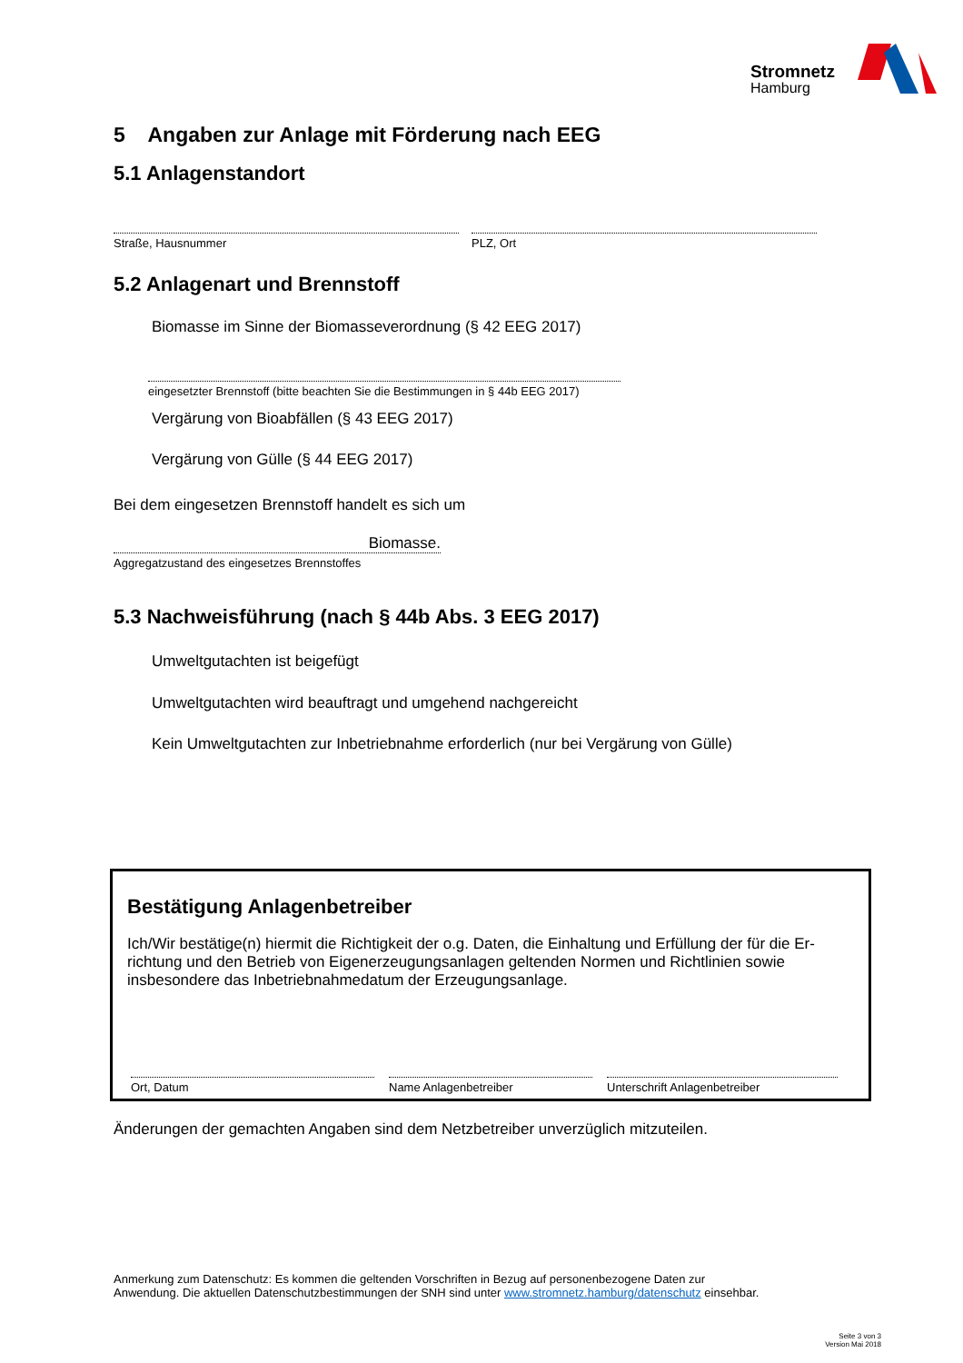Stromnetz
Hamburg
5 Angaben zur Anlage mit Förderung nach EEG
5.1 Anlagenstandort
Straße, Hausnummer PLZ, Ort
5.2 Anlagenart und Brennstoff
Biomasse im Sinne der Biomasseverordnung (§ 42 EEG 2017)
eingesetzter Brennstoff (bitte beachten Sie die Bestimmungen in § 44b EEG 2017)
Vergärung von Bioabfällen (§ 43 EEG 2017)
Vergärung von Gülle (§ 44 EEG 2017)
Bei dem eingesetzen Brennstoff handelt es sich um
Biomasse.
Aggregatzustand des eingesetzes Brennstoffes
5.3 Nachweisführung (nach § 44b Abs. 3 EEG 2017)
Umweltgutachten ist beigefügt
Umweltgutachten wird beauftragt und umgehend nachgereicht
Kein Umweltgutachten zur Inbetriebnahme erforderlich (nur bei Vergärung von Gülle)
Bestätigung Anlagenbetreiber
Ich/Wir bestätige(n) hiermit die Richtigkeit der o.g. Daten, die Einhaltung und Erfüllung der für die Er-richtung und den Betrieb von Eigenerzeugungsanlagen geltenden Normen und Richtlinien sowie insbesondere das Inbetriebnahmedatum der Erzeugungsanlage.
Ort, Datum Name Anlagenbetreiber Unterschrift Anlagenbetreiber
Änderungen der gemachten Angaben sind dem Netzbetreiber unverzüglich mitzuteilen.
Anmerkung zum Datenschutz: Es kommen die geltenden Vorschriften in Bezug auf personenbezogene Daten zur Anwendung. Die aktuellen Datenschutzbestimmungen der SNH sind unter www.stromnetz.hamburg/datenschutz einsehbar.
Seite 3 von 3
Version Mai 2018